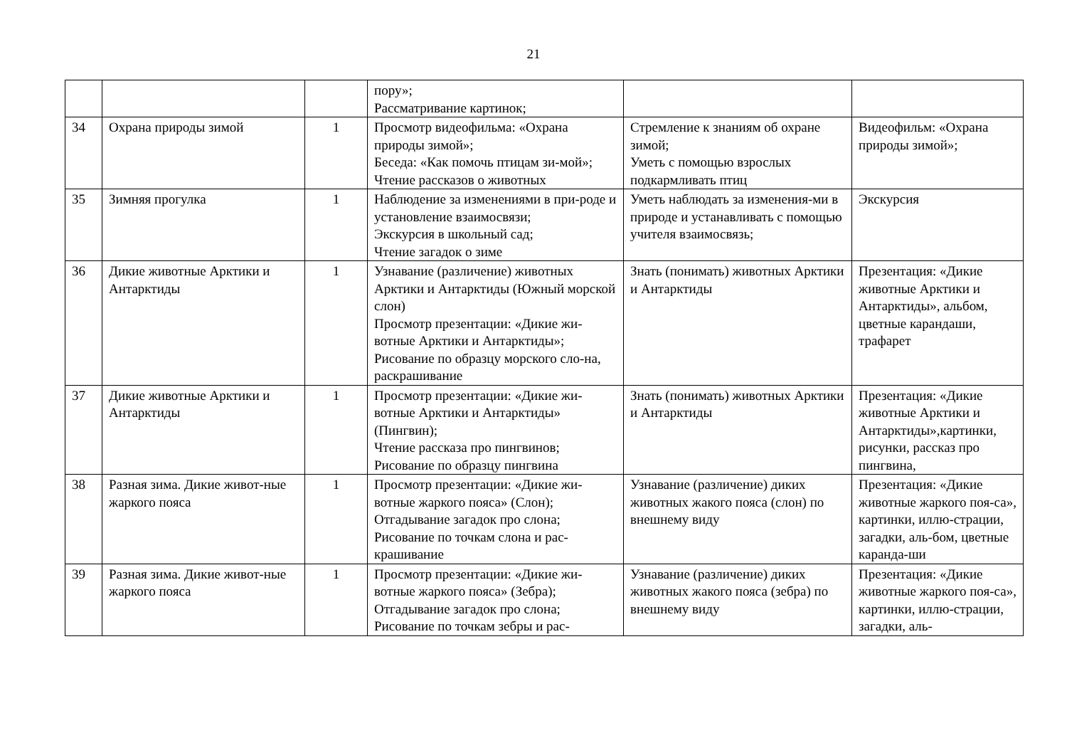21
| | | | пору»; Рассматривание картинок; | | |
| 34 | Охрана природы зимой | 1 | Просмотр видеофильма: «Охрана природы зимой»; Беседа: «Как помочь птицам зи-мой»; Чтение рассказов о животных | Стремление к знаниям об охране зимой; Уметь с помощью взрослых подкармливать птиц | Видеофильм: «Охрана природы зимой»; |
| 35 | Зимняя прогулка | 1 | Наблюдение за изменениями в при-роде и установление взаимосвязи; Экскурсия в школьный сад; Чтение загадок о зиме | Уметь наблюдать за изменения-ми в природе и устанавливать с помощью учителя взаимосвязь; | Экскурсия |
| 36 | Дикие животные Арктики и Антарктиды | 1 | Узнавание (различение) животных Арктики и Антарктиды (Южный морской слон) Просмотр презентации: «Дикие жи-вотные Арктики и Антарктиды»; Рисование по образцу морского сло-на, раскрашивание | Знать (понимать) животных Арктики и Антарктиды | Презентация: «Дикие животные Арктики и Антарктиды», альбом, цветные карандаши, трафарет |
| 37 | Дикие животные Арктики и Антарктиды | 1 | Просмотр презентации: «Дикие жи-вотные Арктики и Антарктиды» (Пингвин); Чтение рассказа про пингвинов; Рисование по образцу пингвина | Знать (понимать) животных Арктики и Антарктиды | Презентация: «Дикие животные Арктики и Антарктиды»,картинки, рисунки, рассказ про пингвина, |
| 38 | Разная зима. Дикие живот-ные жаркого пояса | 1 | Просмотр презентации: «Дикие жи-вотные жаркого пояса» (Слон); Отгадывание загадок про слона; Рисование по точкам слона и рас-крашивание | Узнавание (различение) диких животных жакого пояса (слон) по внешнему виду | Презентация: «Дикие животные жаркого поя-са», картинки, иллю-страции, загадки, аль-бом, цветные каранда-ши |
| 39 | Разная зима. Дикие живот-ные жаркого пояса | 1 | Просмотр презентации: «Дикие жи-вотные жаркого пояса» (Зебра); Отгадывание загадок про слона; Рисование по точкам зебры и рас- | Узнавание (различение) диких животных жакого пояса (зебра) по внешнему виду | Презентация: «Дикие животные жаркого поя-са», картинки, иллю-страции, загадки, аль- |